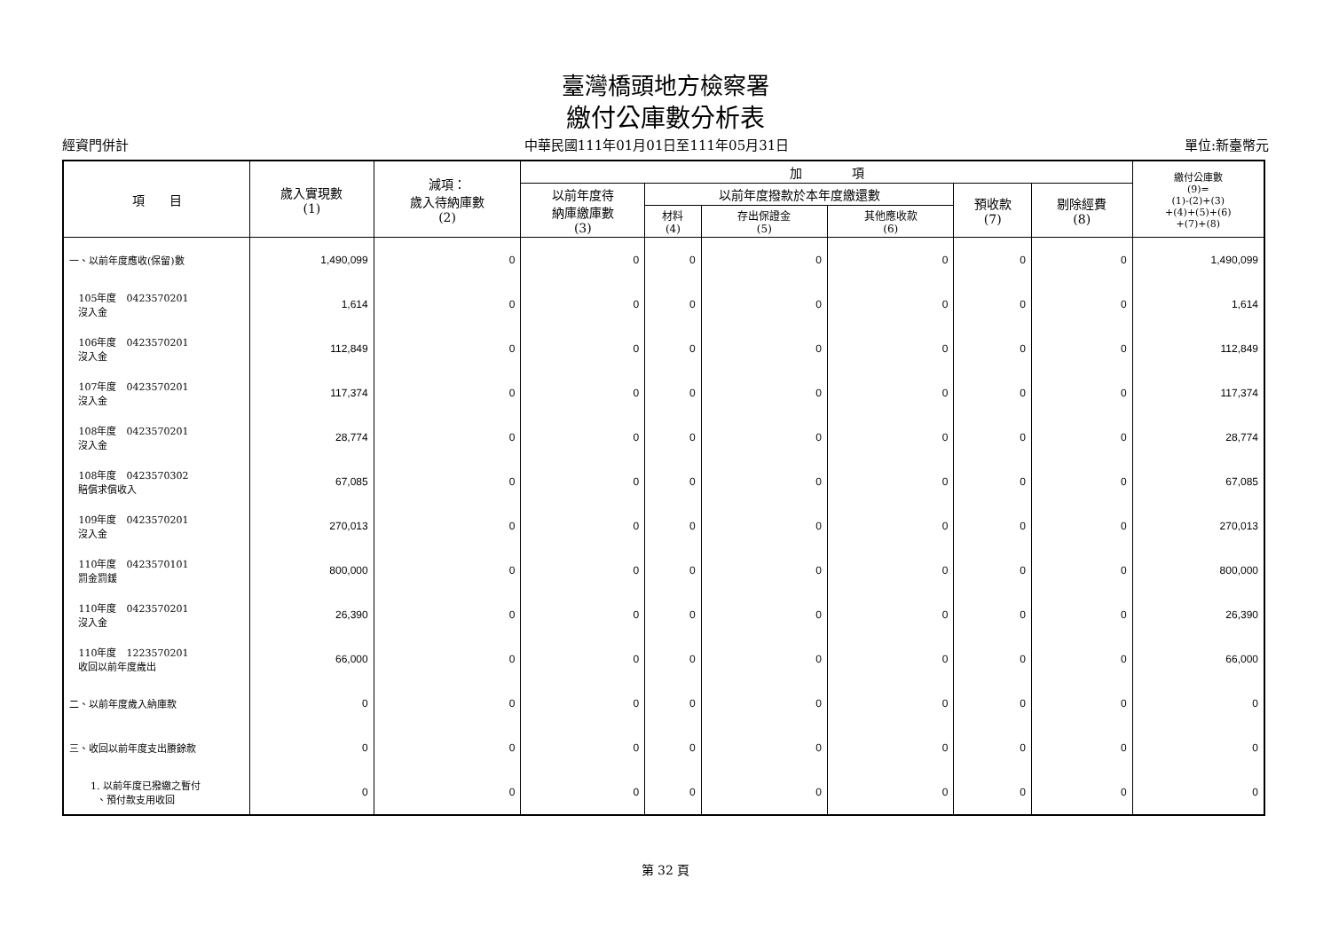臺灣橋頭地方檢察署
繳付公庫數分析表
經資門併計 中華民國111年01月01日至111年05月31日 單位:新臺幣元
| 項 目 | 歲入實現數 (1) | 減項： 歲入待納庫數 (2) | 加 項 | | | | | | 繳付公庫數 (9)= (1)-(2)+(3) +(4)+(5)+(6) +(7)+(8) |
| --- | --- | --- | --- | --- | --- | --- | --- | --- | --- |
| | | | 以前年度待 納庫繳庫數 (3) | 以前年度撥款於本年度繳還數 | | | 預收款 (7) | 剔除經費 (8) | |
| | | | | 材料 (4) | 存出保證金 (5) | 其他應收款 (6) | | | |
| 一、以前年度應收(保留)數 | 1,490,099 | 0 | 0 | 0 | 0 | 0 | 0 | 0 | 1,490,099 |
| 105年度 0423570201 沒入金 | 1,614 | 0 | 0 | 0 | 0 | 0 | 0 | 0 | 1,614 |
| 106年度 0423570201 沒入金 | 112,849 | 0 | 0 | 0 | 0 | 0 | 0 | 0 | 112,849 |
| 107年度 0423570201 沒入金 | 117,374 | 0 | 0 | 0 | 0 | 0 | 0 | 0 | 117,374 |
| 108年度 0423570201 沒入金 | 28,774 | 0 | 0 | 0 | 0 | 0 | 0 | 0 | 28,774 |
| 108年度 0423570302 賠償求償收入 | 67,085 | 0 | 0 | 0 | 0 | 0 | 0 | 0 | 67,085 |
| 109年度 0423570201 沒入金 | 270,013 | 0 | 0 | 0 | 0 | 0 | 0 | 0 | 270,013 |
| 110年度 0423570101 罰金罰鍰 | 800,000 | 0 | 0 | 0 | 0 | 0 | 0 | 0 | 800,000 |
| 110年度 0423570201 沒入金 | 26,390 | 0 | 0 | 0 | 0 | 0 | 0 | 0 | 26,390 |
| 110年度 1223570201 收回以前年度歲出 | 66,000 | 0 | 0 | 0 | 0 | 0 | 0 | 0 | 66,000 |
| 二、以前年度歲入納庫款 | 0 | 0 | 0 | 0 | 0 | 0 | 0 | 0 | 0 |
| 三、收回以前年度支出賸餘款 | 0 | 0 | 0 | 0 | 0 | 0 | 0 | 0 | 0 |
| 1. 以前年度已撥繳之暫付 、預付款支用收回 | 0 | 0 | 0 | 0 | 0 | 0 | 0 | 0 | 0 |
第 32 頁